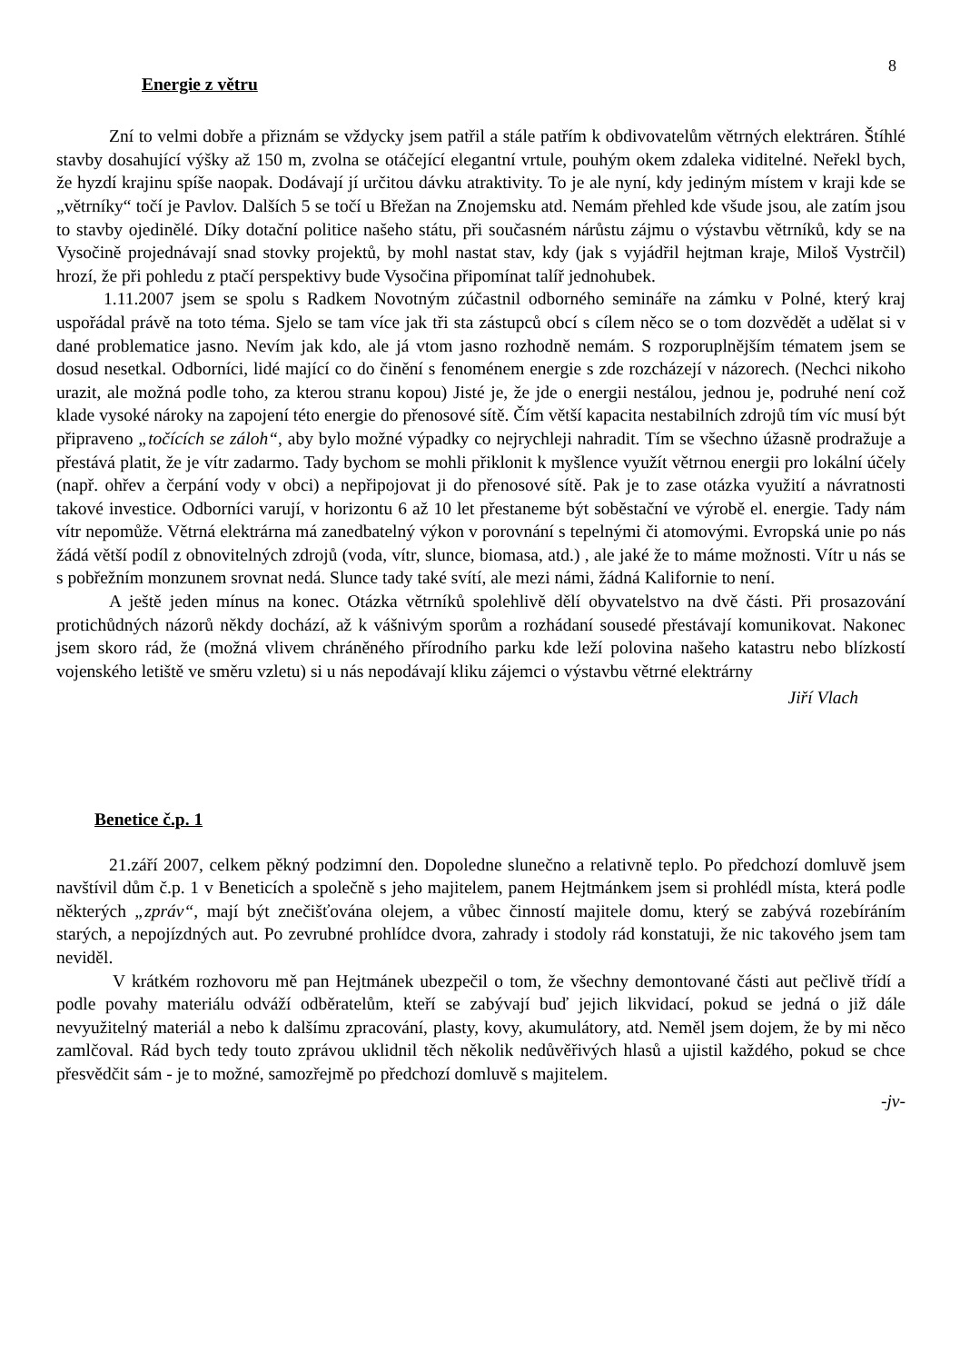8
Energie z větru
Zní to velmi dobře a přiznám se vždycky jsem patřil a stále patřím k obdivovatelům větrných elektráren. Štíhlé stavby dosahující výšky až 150 m, zvolna se otáčející elegantní vrtule, pouhým okem zdaleka viditelné. Neřekl bych, že hyzdí krajinu spíše naopak. Dodávají jí určitou dávku atraktivity. To je ale nyní, kdy jediným místem v kraji kde se „větrníky“ točí je Pavlov. Dalších 5 se točí u Břežan na Znojemsku atd. Nemám přehled kde všude jsou, ale zatím jsou to stavby ojedinělé. Díky dotační politice našeho státu, při současném nárůstu zájmu o výstavbu větrníků, kdy se na Vysočině projednávají snad stovky projektů, by mohl nastat stav, kdy (jak s vyjádřil hejtman kraje, Miloš Vystrčil) hrozí, že při pohledu z ptačí perspektivy bude Vysočina připomínat talíř jednohubek.
1.11.2007 jsem se spolu s Radkem Novotným zúčastnil odborného semináře na zámku v Polné, který kraj uspořádal právě na toto téma. Sjelo se tam více jak tři sta zástupců obcí s cílem něco se o tom dozvědět a udělat si v dané problematice jasno. Nevím jak kdo, ale já vtom jasno rozhodně nemám. S rozporuplnějším tématem jsem se dosud nesetkal. Odborníci, lidé mající co do činění s fenoménem energie s zde rozcházejí v názorech. (Nechci nikoho urazit, ale možná podle toho, za kterou stranu kopou) Jisté je, že jde o energii nestálou, jednou je, podruhé není což klade vysoké nároky na zapojení této energie do přenosové sítě. Čím větší kapacita nestabilních zdrojů tím víc musí být připraveno „točících se záloh“, aby bylo možné výpadky co nejrychleji nahradit. Tím se všechno úžasně prodražuje a přestává platit, že je vítr zadarmo. Tady bychom se mohli přiklonit k myšlence využít větrnou energii pro lokální účely (např. ohřev a čerpání vody v obci) a nepřipojovat ji do přenosové sítě. Pak je to zase otázka využití a návratnosti takové investice. Odborníci varují, v horizontu 6 až 10 let přestaneme být soběstační ve výrobě el. energie. Tady nám vítr nepomůže. Větrná elektrárna má zanedbatelný výkon v porovnání s tepelnými či atomovými. Evropská unie po nás žádá větší podíl z obnovitelných zdrojů (voda, vítr, slunce, biomasa, atd.) , ale jaké že to máme možnosti. Vítr u nás se s pobřežním monzunem srovnat nedá. Slunce tady také svítí, ale mezi námi, žádná Kalifornie to není.
A ještě jeden mínus na konec. Otázka větrníků spolehlivě dělí obyvatelstvo na dvě části. Při prosazování protichůdných názorů někdy dochází, až k vášnivým sporům a rozhádaní sousedé přestávají komunikovat. Nakonec jsem skoro rád, že (možná vlivem chráněného přírodního parku kde leží polovina našeho katastru nebo blízkostí vojenského letiště ve směru vzletu) si u nás nepodávají kliku zájemci o výstavbu větrné elektrárny
Jiří Vlach
Benetice č.p. 1
21.září 2007, celkem pěkný podzimní den. Dopoledne slunečno a relativně teplo. Po předchozí domluvě jsem navštívil dům č.p. 1 v Beneticích a společně s jeho majitelem, panem Hejtmánkem jsem si prohlédl místa, která podle některých „zpráv“, mají být znečišťována olejem, a vůbec činností majitele domu, který se zabývá rozebíráním starých, a nepojízdných aut. Po zevrubné prohlídce dvora, zahrady i stodoly rád konstatuji, že nic takového jsem tam neviděl.
V krátkém rozhovoru mě pan Hejtmánek ubezpečil o tom, že všechny demontované části aut pečlivě třídí a podle povahy materiálu odváží odběratelům, kteří se zabývají buď jejich likvidací, pokud se jedná o již dále nevyužitelný materiál a nebo k dalšímu zpracování, plasty, kovy, akumulátory, atd. Neměl jsem dojem, že by mi něco zamlčoval. Rád bych tedy touto zprávou uklidnil těch několik nedůvěřivých hlasů a ujistil každého, pokud se chce přesvědčit sám - je to možné, samozřejmě po předchozí domluvě s majitelem.
-jv-